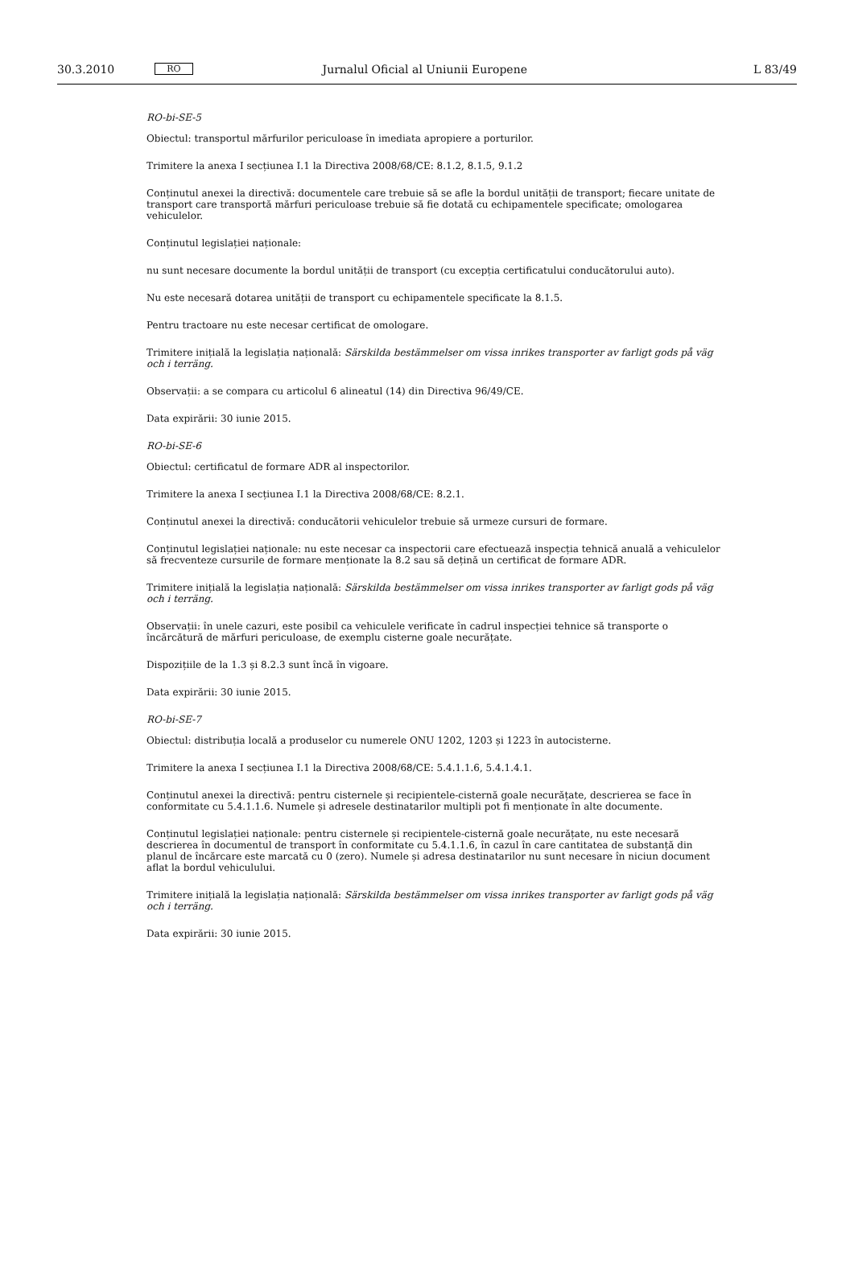30.3.2010 RO Jurnalul Oficial al Uniunii Europene L 83/49
RO-bi-SE-5
Obiectul: transportul mărfurilor periculoase în imediata apropiere a porturilor.
Trimitere la anexa I secțiunea I.1 la Directiva 2008/68/CE: 8.1.2, 8.1.5, 9.1.2
Conținutul anexei la directivă: documentele care trebuie să se afle la bordul unității de transport; fiecare unitate de transport care transportă mărfuri periculoase trebuie să fie dotată cu echipamentele specificate; omologarea vehiculelor.
Conținutul legislației naționale:
nu sunt necesare documente la bordul unității de transport (cu excepția certificatului conducătorului auto).
Nu este necesară dotarea unității de transport cu echipamentele specificate la 8.1.5.
Pentru tractoare nu este necesar certificat de omologare.
Trimitere inițială la legislația națională: Särskilda bestämmelser om vissa inrikes transporter av farligt gods på väg och i terräng.
Observații: a se compara cu articolul 6 alineatul (14) din Directiva 96/49/CE.
Data expirării: 30 iunie 2015.
RO-bi-SE-6
Obiectul: certificatul de formare ADR al inspectorilor.
Trimitere la anexa I secțiunea I.1 la Directiva 2008/68/CE: 8.2.1.
Conținutul anexei la directivă: conducătorii vehiculelor trebuie să urmeze cursuri de formare.
Conținutul legislației naționale: nu este necesar ca inspectorii care efectuează inspecția tehnică anuală a vehiculelor să frecventeze cursurile de formare menționate la 8.2 sau să dețină un certificat de formare ADR.
Trimitere inițială la legislația națională: Särskilda bestämmelser om vissa inrikes transporter av farligt gods på väg och i terräng.
Observații: în unele cazuri, este posibil ca vehiculele verificate în cadrul inspecției tehnice să transporte o încărcătură de mărfuri periculoase, de exemplu cisterne goale necurățate.
Dispozițiile de la 1.3 și 8.2.3 sunt încă în vigoare.
Data expirării: 30 iunie 2015.
RO-bi-SE-7
Obiectul: distribuția locală a produselor cu numerele ONU 1202, 1203 și 1223 în autocisterne.
Trimitere la anexa I secțiunea I.1 la Directiva 2008/68/CE: 5.4.1.1.6, 5.4.1.4.1.
Conținutul anexei la directivă: pentru cisternele și recipientele-cisternă goale necurățate, descrierea se face în conformitate cu 5.4.1.1.6. Numele și adresele destinatarilor multipli pot fi menționate în alte documente.
Conținutul legislației naționale: pentru cisternele și recipientele-cisternă goale necurățate, nu este necesară descrierea în documentul de transport în conformitate cu 5.4.1.1.6, în cazul în care cantitatea de substanță din planul de încărcare este marcată cu 0 (zero). Numele și adresa destinatarilor nu sunt necesare în niciun document aflat la bordul vehiculului.
Trimitere inițială la legislația națională: Särskilda bestämmelser om vissa inrikes transporter av farligt gods på väg och i terräng.
Data expirării: 30 iunie 2015.